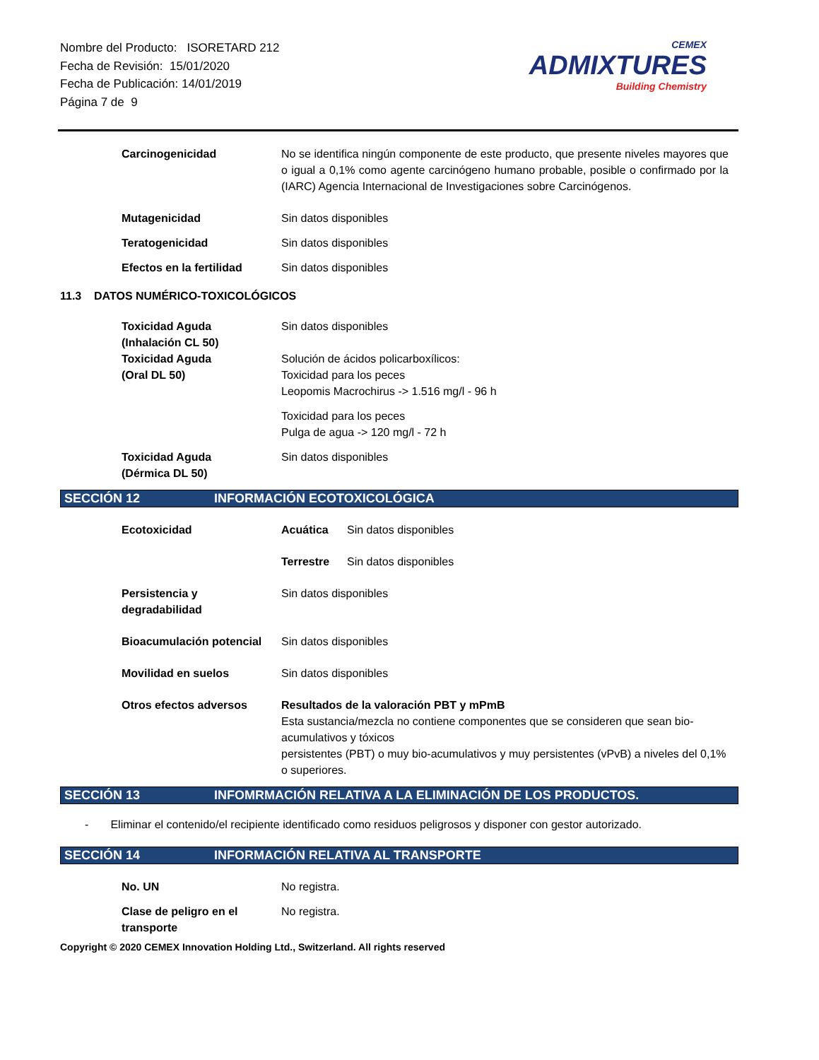Nombre del Producto: ISORETARD 212
Fecha de Revisión: 15/01/2020
Fecha de Publicación: 14/01/2019
Página 7 de 9
CEMEX
ADMIXTURES
Building Chemistry
Carcinogenicidad No se identifica ningún componente de este producto, que presente niveles mayores que o igual a 0,1% como agente carcinógeno humano probable, posible o confirmado por la (IARC) Agencia Internacional de Investigaciones sobre Carcinógenos.
Mutagenicidad Sin datos disponibles
Teratogenicidad Sin datos disponibles
Efectos en la fertilidad
Sin datos disponibles
11.3 DATOS NUMÉRICO-TOXICOLÓGICOS
Toxicidad Aguda
(Inhalación CL 50)
Sin datos disponibles
Toxicidad Aguda
(Oral DL 50)
Solución de ácidos policarboxílicos:
Toxicidad para los peces
Leopomis Macrochirus -> 1.516 mg/l - 96 h
Toxicidad para los peces
Pulga de agua -> 120 mg/l - 72 h
Toxicidad Aguda
(Dérmica DL 50)
Sin datos disponibles
SECCIÓN 12 INFORMACIÓN ECOTOXICOLÓGICA
Ecotoxicidad Acuática Sin datos disponibles
Terrestre Sin datos disponibles
Persistencia y
degradabilidad
Sin datos disponibles
Bioacumulación potencial
Sin datos disponibles
Movilidad en suelos Sin datos disponibles
Otros efectos adversos Resultados de la valoración PBT y mPmB
Esta sustancia/mezcla no contiene componentes que se consideren que sean bio-acumulativos y tóxicos
persistentes (PBT) o muy bio-acumulativos y muy persistentes (vPvB) a niveles del 0,1% o superiores.
SECCIÓN 13 INFOMRMACIÓN RELATIVA A LA ELIMINACIÓN DE LOS PRODUCTOS.
- Eliminar el contenido/el recipiente identificado como residuos peligrosos y disponer con gestor autorizado.
SECCIÓN 14 INFORMACIÓN RELATIVA AL TRANSPORTE
No. UN No registra.
Clase de peligro en el
transporte
No registra.
Copyright © 2020 CEMEX Innovation Holding Ltd., Switzerland. All rights reserved